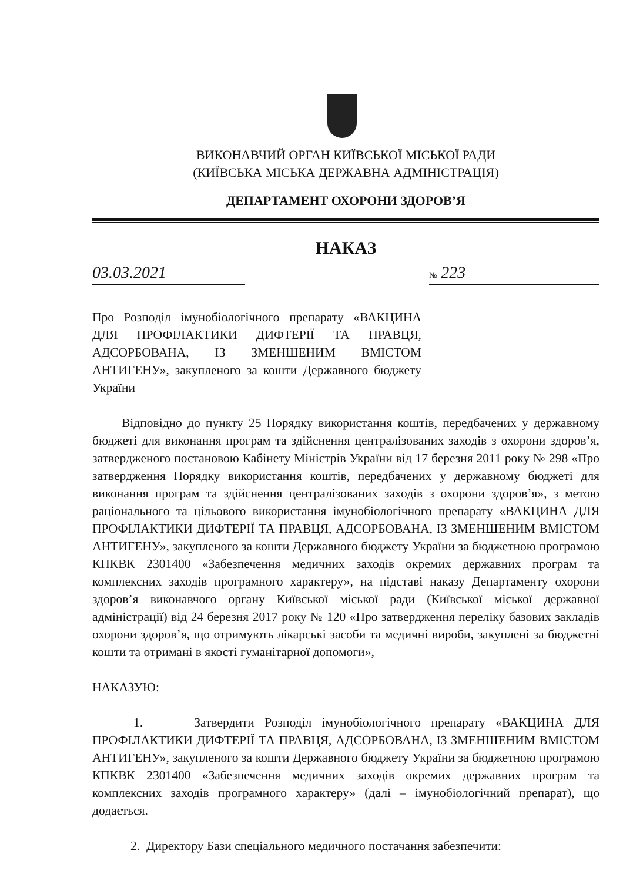ВИКОНАВЧИЙ ОРГАН КИЇВСЬКОЇ МІСЬКОЇ РАДИ
(КИЇВСЬКА МІСЬКА ДЕРЖАВНА АДМІНІСТРАЦІЯ)
ДЕПАРТАМЕНТ ОХОРОНИ ЗДОРОВ’Я
НАКАЗ
03.03.2021 № 223
Про Розподіл імунобіологічного препарату «ВАКЦИНА ДЛЯ ПРОФІЛАКТИКИ ДИФТЕРІЇ ТА ПРАВЦЯ, АДСОРБОВАНА, ІЗ ЗМЕНШЕНИМ ВМІСТОМ АНТИГЕНУ», закупленого за кошти Державного бюджету України
Відповідно до пункту 25 Порядку використання коштів, передбачених у державному бюджеті для виконання програм та здійснення централізованих заходів з охорони здоров’я, затвердженого постановою Кабінету Міністрів України від 17 березня 2011 року № 298 «Про затвердження Порядку використання коштів, передбачених у державному бюджеті для виконання програм та здійснення централізованих заходів з охорони здоров’я», з метою раціонального та цільового використання імунобіологічного препарату «ВАКЦИНА ДЛЯ ПРОФІЛАКТИКИ ДИФТЕРІЇ ТА ПРАВЦЯ, АДСОРБОВАНА, ІЗ ЗМЕНШЕНИМ ВМІСТОМ АНТИГЕНУ», закупленого за кошти Державного бюджету України за бюджетною програмою КПКВК 2301400 «Забезпечення медичних заходів окремих державних програм та комплексних заходів програмного характеру», на підставі наказу Департаменту охорони здоров’я виконавчого органу Київської міської ради (Київської міської державної адміністрації) від 24 березня 2017 року № 120 «Про затвердження переліку базових закладів охорони здоров’я, що отримують лікарські засоби та медичні вироби, закуплені за бюджетні кошти та отримані в якості гуманітарної допомоги»,
НАКАЗУЮ:
1. Затвердити Розподіл імунобіологічного препарату «ВАКЦИНА ДЛЯ ПРОФІЛАКТИКИ ДИФТЕРІЇ ТА ПРАВЦЯ, АДСОРБОВАНА, ІЗ ЗМЕНШЕНИМ ВМІСТОМ АНТИГЕНУ», закупленого за кошти Державного бюджету України за бюджетною програмою КПКВК 2301400 «Забезпечення медичних заходів окремих державних програм та комплексних заходів програмного характеру» (далі – імунобіологічний препарат), що додається.
2. Директору Бази спеціального медичного постачання забезпечити: